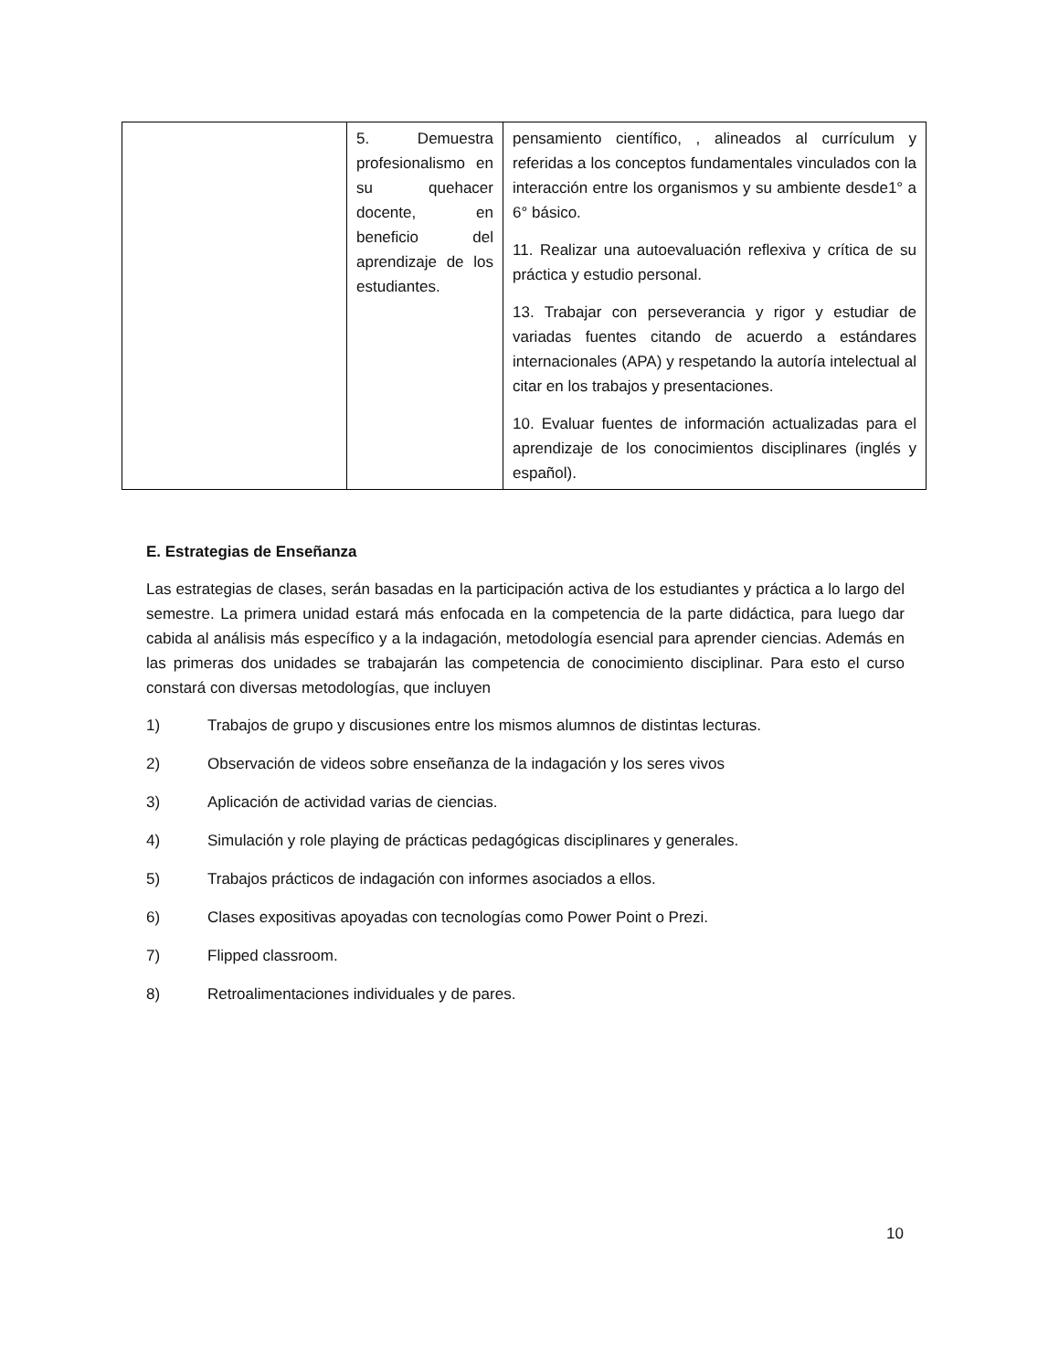| | 5. Demuestra profesionalismo en su quehacer docente, en beneficio del aprendizaje de los estudiantes. | pensamiento científico, , alineados al currículum y referidas a los conceptos fundamentales vinculados con la interacción entre los organismos y su ambiente desde1° a 6° básico. 11. Realizar una autoevaluación reflexiva y crítica de su práctica y estudio personal. 13. Trabajar con perseverancia y rigor y estudiar de variadas fuentes citando de acuerdo a estándares internacionales (APA) y respetando la autoría intelectual al citar en los trabajos y presentaciones. 10. Evaluar fuentes de información actualizadas para el aprendizaje de los conocimientos disciplinares (inglés y español). |
E. Estrategias de Enseñanza
Las estrategias de clases, serán basadas en la participación activa de los estudiantes y práctica a lo largo del semestre. La primera unidad estará más enfocada en la competencia de la parte didáctica, para luego dar cabida al análisis más específico y a la indagación, metodología esencial para aprender ciencias. Además en las primeras dos unidades se trabajarán las competencia de conocimiento disciplinar. Para esto el curso constará con diversas metodologías, que incluyen
1) Trabajos de grupo y discusiones entre los mismos alumnos de distintas lecturas.
2) Observación de videos sobre enseñanza de la indagación y los seres vivos
3) Aplicación de actividad varias de ciencias.
4) Simulación y role playing de prácticas pedagógicas disciplinares y generales.
5) Trabajos prácticos de indagación con informes asociados a ellos.
6) Clases expositivas apoyadas con tecnologías como Power Point o Prezi.
7) Flipped classroom.
8) Retroalimentaciones individuales y de pares.
10